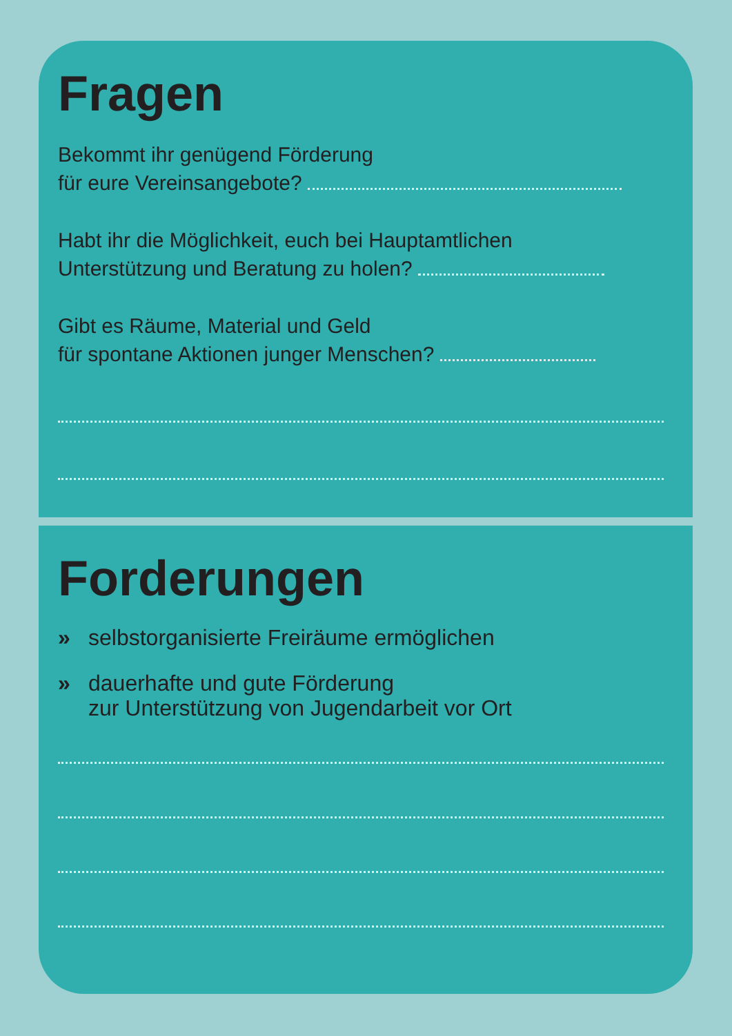Fragen
Bekommt ihr genügend Förderung
für eure Vereinsangebote?
Habt ihr die Möglichkeit, euch bei Hauptamtlichen
Unterstützung und Beratung zu holen?
Gibt es Räume, Material und Geld
für spontane Aktionen junger Menschen?
Forderungen
» selbstorganisierte Freiräume ermöglichen
» dauerhafte und gute Förderung
zur Unterstützung von Jugendarbeit vor Ort